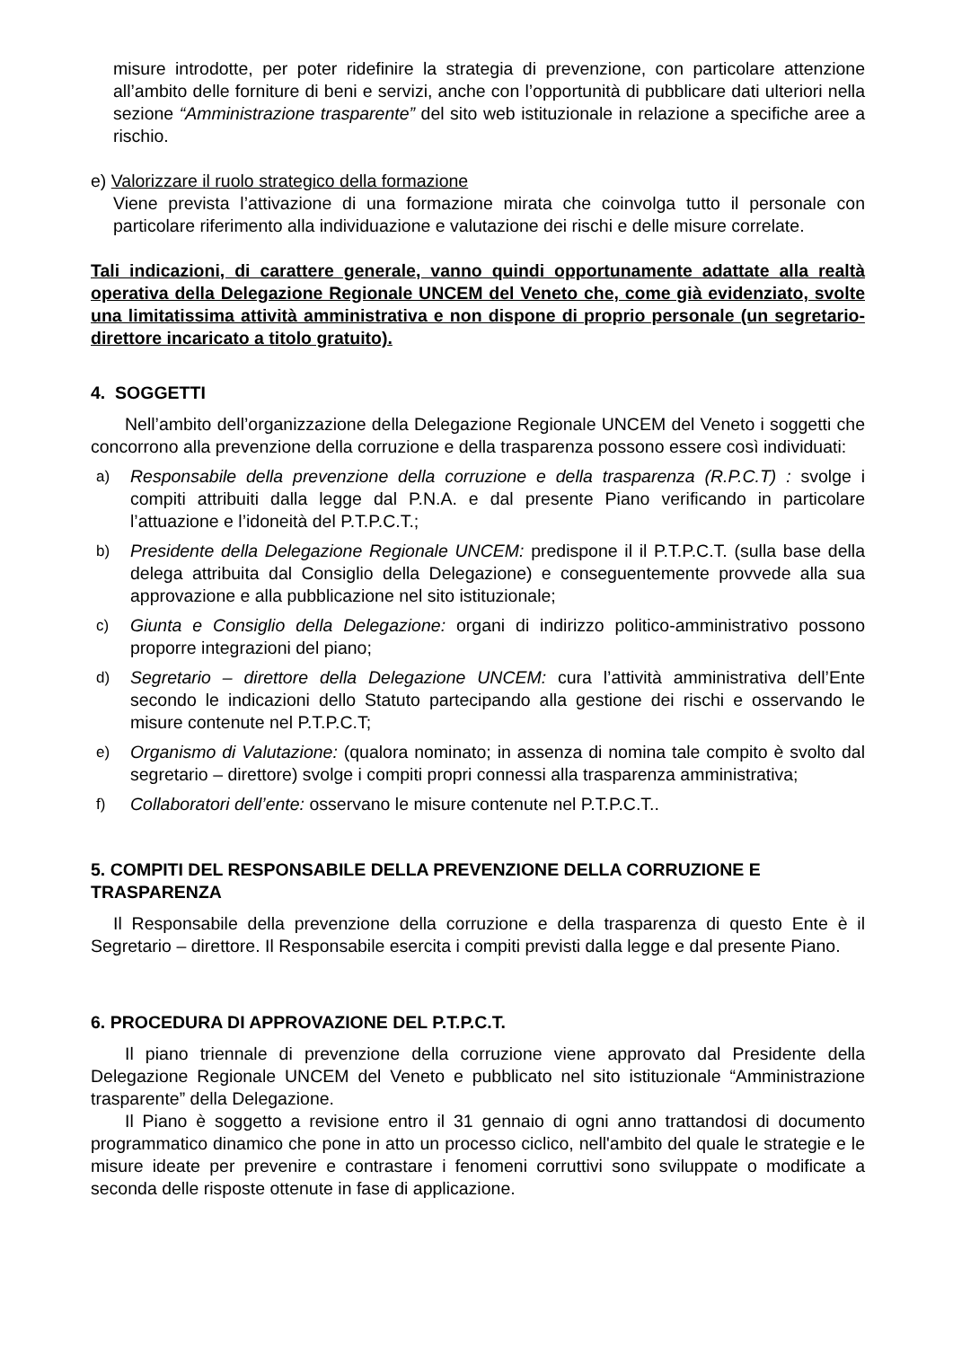misure introdotte, per poter ridefinire la strategia di prevenzione, con particolare attenzione all’ambito delle forniture di beni e servizi, anche con l’opportunità di pubblicare dati ulteriori nella sezione “Amministrazione trasparente” del sito web istituzionale in relazione a specifiche aree a rischio.
e) Valorizzare il ruolo strategico della formazione
Viene prevista l’attivazione di una formazione mirata che coinvolga tutto il personale con particolare riferimento alla individuazione e valutazione dei rischi e delle misure correlate.
Tali indicazioni, di carattere generale, vanno quindi opportunamente adattate alla realtà operativa della Delegazione Regionale UNCEM del Veneto che, come già evidenziato, svolte una limitatissima attività amministrativa e non dispone di proprio personale (un segretario-direttore incaricato a titolo gratuito).
4. SOGGETTI
Nell’ambito dell’organizzazione della Delegazione Regionale UNCEM del Veneto i soggetti che concorrono alla prevenzione della corruzione e della trasparenza possono essere così individuati:
a) Responsabile della prevenzione della corruzione e della trasparenza (R.P.C.T) : svolge i compiti attribuiti dalla legge dal P.N.A. e dal presente Piano verificando in particolare l’attuazione e l’idoneità del P.T.P.C.T.;
b) Presidente della Delegazione Regionale UNCEM: predispone il il P.T.P.C.T. (sulla base della delega attribuita dal Consiglio della Delegazione) e conseguentemente provvede alla sua approvazione e alla pubblicazione nel sito istituzionale;
c) Giunta e Consiglio della Delegazione: organi di indirizzo politico-amministrativo possono proporre integrazioni del piano;
d) Segretario – direttore della Delegazione UNCEM: cura l’attività amministrativa dell’Ente secondo le indicazioni dello Statuto partecipando alla gestione dei rischi e osservando le misure contenute nel P.T.P.C.T;
e) Organismo di Valutazione: (qualora nominato; in assenza di nomina tale compito è svolto dal segretario – direttore) svolge i compiti propri connessi alla trasparenza amministrativa;
f) Collaboratori dell’ente: osservano le misure contenute nel P.T.P.C.T..
5. COMPITI DEL RESPONSABILE DELLA PREVENZIONE DELLA CORRUZIONE E TRASPARENZA
Il Responsabile della prevenzione della corruzione e della trasparenza di questo Ente è il Segretario – direttore. Il Responsabile esercita i compiti previsti dalla legge e dal presente Piano.
6. PROCEDURA DI APPROVAZIONE DEL P.T.P.C.T.
Il piano triennale di prevenzione della corruzione viene approvato dal Presidente della Delegazione Regionale UNCEM del Veneto e pubblicato nel sito istituzionale “Amministrazione trasparente” della Delegazione.
Il Piano è soggetto a revisione entro il 31 gennaio di ogni anno trattandosi di documento programmatico dinamico che pone in atto un processo ciclico, nell'ambito del quale le strategie e le misure ideate per prevenire e contrastare i fenomeni corruttivi sono sviluppate o modificate a seconda delle risposte ottenute in fase di applicazione.